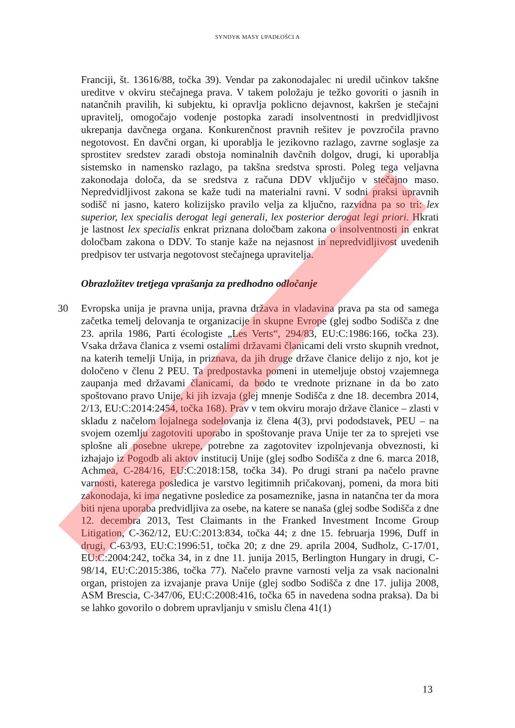SYNDYK MASY UPADŁOŚCI A
Franciji, št. 13616/88, točka 39). Vendar pa zakonodajalec ni uredil učinkov takšne ureditve v okviru stečajnega prava. V takem položaju je težko govoriti o jasnih in natančnih pravilih, ki subjektu, ki opravlja poklicno dejavnost, kakršen je stečajni upravitelj, omogočajo vodenje postopka zaradi insolventnosti in predvidljivost ukrepanja davčnega organa. Konkurenčnost pravnih rešitev je povzročila pravno negotovost. En davčni organ, ki uporablja le jezikovno razlago, zavrne soglasje za sprostitev sredstev zaradi obstoja nominalnih davčnih dolgov, drugi, ki uporablja sistemsko in namensko razlago, pa takšna sredstva sprosti. Poleg tega veljavna zakonodaja določa, da se sredstva z računa DDV vključijo v stečajno maso. Nepredvidljivost zakona se kaže tudi na materialni ravni. V sodni praksi upravnih sodišč ni jasno, katero kolizijsko pravilo velja za ključno, razvidna pa so tri: lex superior, lex specialis derogat legi generali, lex posterior derogat legi priori. Hkrati je lastnost lex specialis enkrat priznana določbam zakona o insolventnosti in enkrat določbam zakona o DDV. To stanje kaže na nejasnost in nepredvidljivost uvedenih predpisov ter ustvarja negotovost stečajnega upravitelja.
Obrazložitev tretjega vprašanja za predhodno odločanje
30 Evropska unija je pravna unija, pravna država in vladavina prava pa sta od samega začetka temelj delovanja te organizacije in skupne Evrope (glej sodbo Sodišča z dne 23. aprila 1986, Parti écologiste „Les Verts“, 294/83, EU:C:1986:166, točka 23). Vsaka država članica z vsemi ostalimi državami članicami deli vrsto skupnih vrednot, na katerih temelji Unija, in priznava, da jih druge države članice delijo z njo, kot je določeno v členu 2 PEU. Ta predpostavka pomeni in utemeljuje obstoj vzajemnega zaupanja med državami članicami, da bodo te vrednote priznane in da bo zato spoštovano pravo Unije, ki jih izvaja (glej mnenje Sodišča z dne 18. decembra 2014, 2/13, EU:C:2014:2454, točka 168). Prav v tem okviru morajo države članice – zlasti v skladu z načelom lojalnega sodelovanja iz člena 4(3), prvi pododstavek, PEU – na svojem ozemlju zagotoviti uporabo in spoštovanje prava Unije ter za to sprejeti vse splošne ali posebne ukrepe, potrebne za zagotovitev izpolnjevanja obveznosti, ki izhajajo iz Pogodb ali aktov institucij Unije (glej sodbo Sodišča z dne 6. marca 2018, Achmea, C-284/16, EU:C:2018:158, točka 34). Po drugi strani pa načelo pravne varnosti, katerega posledica je varstvo legitimnih pričakovanj, pomeni, da mora biti zakonodaja, ki ima negativne posledice za posameznike, jasna in natančna ter da mora biti njena uporaba predvidljiva za osebe, na katere se nanaša (glej sodbe Sodišča z dne 12. decembra 2013, Test Claimants in the Franked Investment Income Group Litigation, C-362/12, EU:C:2013:834, točka 44; z dne 15. februarja 1996, Duff in drugi, C-63/93, EU:C:1996:51, točka 20; z dne 29. aprila 2004, Sudholz, C-17/01, EU:C:2004:242, točka 34, in z dne 11. junija 2015, Berlington Hungary in drugi, C-98/14, EU:C:2015:386, točka 77). Načelo pravne varnosti velja za vsak nacionalni organ, pristojen za izvajanje prava Unije (glej sodbo Sodišča z dne 17. julija 2008, ASM Brescia, C-347/06, EU:C:2008:416, točka 65 in navedena sodna praksa). Da bi se lahko govorilo o dobrem upravljanju v smislu člena 41(1)
13